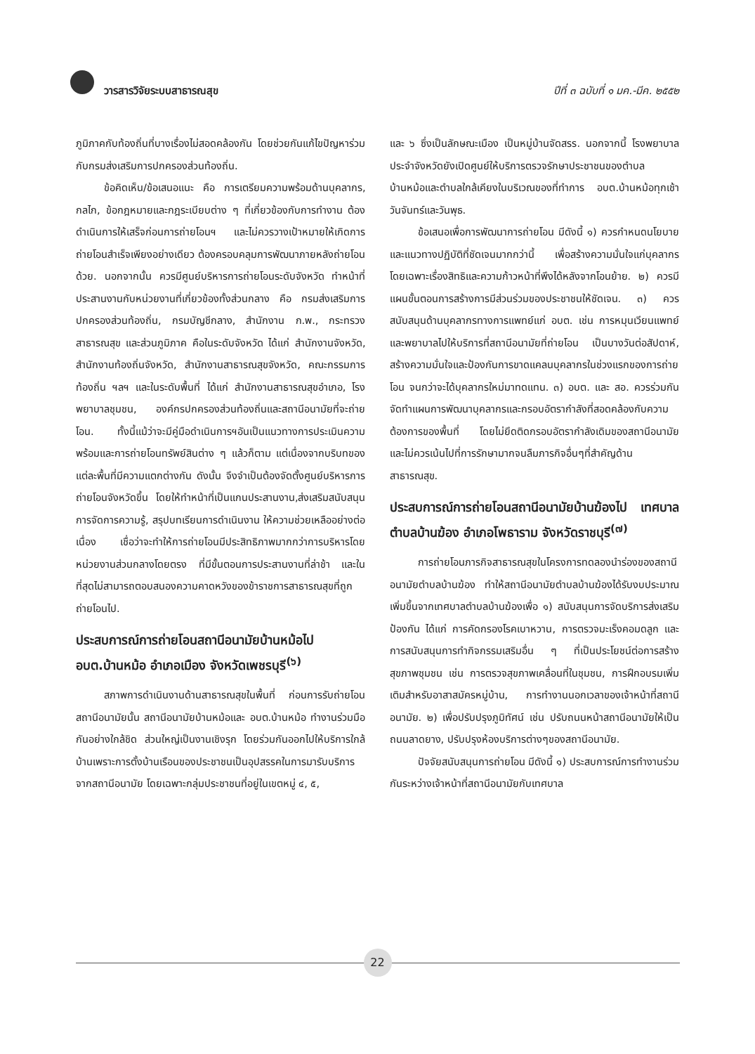วารสารวิจัยระบบสาธารณสุข
ปีที่ ๓ ฉบับที่ ๑ มค.-มีค. ๒๕๕๒
ภูมิภาคกับท้องถิ่นที่บางเรื่องไม่สอดคล้องกัน โดยช่วยกันแก้ไขปัญหาร่วมกับกรมส่งเสริมการปกครองส่วนท้องถิ่น.
ข้อคิดเห็น/ข้อเสนอแนะ คือ การเตรียมความพร้อมด้านบุคลากร, กลไก, ข้อกฎหมายและกฎระเบียบต่าง ๆ ที่เกี่ยวข้องกับการทำงาน ต้องดำเนินการให้เสร็จก่อนการถ่ายโอนฯ และไม่ควรวางเป้าหมายให้เกิดการถ่ายโอนสำเร็จเพียงอย่างเดียว ต้องครอบคลุมการพัฒนาภายหลังถ่ายโอนด้วย. นอกจากนั้น ควรมีศูนย์บริหารการถ่ายโอนระดับจังหวัด ทำหน้าที่ประสานงานกับหน่วยงานที่เกี่ยวข้องทั้งส่วนกลาง คือ กรมส่งเสริมการปกครองส่วนท้องถิ่น, กรมบัญชีกลาง, สำนักงาน ก.พ., กระทรวงสาธารณสุข และส่วนภูมิภาค คือในระดับจังหวัด ได้แก่ สำนักงานจังหวัด, สำนักงานท้องถิ่นจังหวัด, สำนักงานสาธารณสุขจังหวัด, คณะกรรมการท้องถิ่น ฯลฯ และในระดับพื้นที่ ได้แก่ สำนักงานสาธารณสุขอำเภอ, โรงพยาบาลชุมชน, องค์กรปกครองส่วนท้องถิ่นและสถานีอนามัยที่จะถ่ายโอน. ทั้งนี้แม้ว่าจะมีคู่มือดำเนินการฯอันเป็นแนวทางการประเมินความพร้อมและการถ่ายโอนทรัพย์สินต่าง ๆ แล้วก็ตาม แต่เนื่องจากบริบทของแต่ละพื้นที่มีความแตกต่างกัน ดังนั้น จึงจำเป็นต้องจัดตั้งศูนย์บริหารการถ่ายโอนจังหวัดขึ้น โดยให้ทำหน้าที่เป็นแกนประสานงาน,ส่งเสริมสนับสนุนการจัดการความรู้, สรุปบทเรียนการดำเนินงาน ให้ความช่วยเหลืออย่างต่อเนื่อง เชื่อว่าจะทำให้การถ่ายโอนมีประสิทธิภาพมากกว่าการบริหารโดยหน่วยงานส่วนกลางโดยตรง ที่มีขั้นตอนการประสานงานที่ล่าช้า และในที่สุดไม่สามารถตอบสนองความคาดหวังของข้าราชการสาธารณสุขที่ถูกถ่ายโอนไป.
ประสบการณ์การถ่ายโอนสถานีอนามัยบ้านหม้อไป อบต.บ้านหม้อ อำเภอเมือง จังหวัดเพชรบุรี<sup>(๖)</sup>
สภาพการดำเนินงานด้านสาธารณสุขในพื้นที่ ก่อนการรับถ่ายโอนสถานีอนามัยนั้น สถานีอนามัยบ้านหม้อและ อบต.บ้านหม้อ ทำงานร่วมมือกันอย่างใกล้ชิด ส่วนใหญ่เป็นงานเชิงรุก โดยร่วมกันออกไปให้บริการใกล้บ้านเพราะการตั้งบ้านเรือนของประชาชนเป็นอุปสรรคในการมารับบริการจากสถานีอนามัย โดยเฉพาะกลุ่มประชาชนที่อยู่ในเขตหมู่ ๔, ๕,
และ ๖ ซึ่งเป็นลักษณะเมือง เป็นหมู่บ้านจัดสรร. นอกจากนี้ โรงพยาบาลประจำจังหวัดยังเปิดศูนย์ให้บริการตรวจรักษาประชาชนของตำบลบ้านหม้อและตำบลใกล้เคียงในบริเวณของที่ทำการ อบต.บ้านหม้อทุกเช้าวันจันทร์และวันพุธ.
ข้อเสนอเพื่อการพัฒนาการถ่ายโอน มีดังนี้ ๑) ควรกำหนดนโยบายและแนวทางปฏิบัติที่ชัดเจนมากกว่านี้ เพื่อสร้างความมั่นใจแก่บุคลากร โดยเฉพาะเรื่องสิทธิและความก้าวหน้าที่พึงได้หลังจากโอนย้าย. ๒) ควรมีแผนขั้นตอนการสร้างการมีส่วนร่วมของประชาชนให้ชัดเจน. ๓) ควรสนับสนุนด้านบุคลากรทางการแพทย์แก่ อบต. เช่น การหมุนเวียนแพทย์และพยาบาลไปให้บริการที่สถานีอนามัยที่ถ่ายโอน เป็นบางวันต่อสัปดาห์, สร้างความมั่นใจและป้องกันการขาดแคลนบุคลากรในช่วงแรกของการถ่ายโอน จนกว่าจะได้บุคลากรใหม่มาทดแทน. ๓) อบต. และ สอ. ควรร่วมกันจัดทำแผนการพัฒนาบุคลากรและกรอบอัตรากำลังที่สอดคล้องกับความต้องการของพื้นที่ โดยไม่ยึดติดกรอบอัตรากำลังเดิมของสถานีอนามัย และไม่ควรเน้นไปที่การรักษามากจนลืมภารกิจอื่นๆที่สำคัญด้านสาธารณสุข.
ประสบการณ์การถ่ายโอนสถานีอนามัยบ้านฆ้องไป เทศบาลตำบลบ้านฆ้อง อำเภอโพธาราม จังหวัดราชบุรี<sup>(๗)</sup>
การถ่ายโอนภารกิจสาธารณสุขในโครงการทดลองนำร่องของสถานีอนามัยตำบลบ้านฆ้อง ทำให้สถานีอนามัยตำบลบ้านฆ้องได้รับงบประมาณเพิ่มขึ้นจากเทศบาลตำบลบ้านฆ้องเพื่อ ๑) สนับสนุนการจัดบริการส่งเสริมป้องกัน ได้แก่ การคัดกรองโรคเบาหวาน, การตรวจมะเร็งคอมดลูก และการสนับสนุนการทำกิจกรรมเสริมอื่น ๆ ที่เป็นประโยชน์ต่อการสร้างสุขภาพชุมชน เช่น การตรวจสุขภาพเคลื่อนที่ในชุมชน, การฝึกอบรมเพิ่มเติมสำหรับอาสาสมัครหมู่บ้าน, การทำงานนอกเวลาของเจ้าหน้าที่สถานีอนามัย. ๒) เพื่อปรับปรุงภูมิทัศน์ เช่น ปรับถนนหน้าสถานีอนามัยให้เป็นถนนลาดยาง, ปรับปรุงห้องบริการต่างๆของสถานีอนามัย.
ปัจจัยสนับสนุนการถ่ายโอน มีดังนี้ ๑) ประสบการณ์การทำงานร่วมกันระหว่างเจ้าหน้าที่สถานีอนามัยกับเทศบาล
22